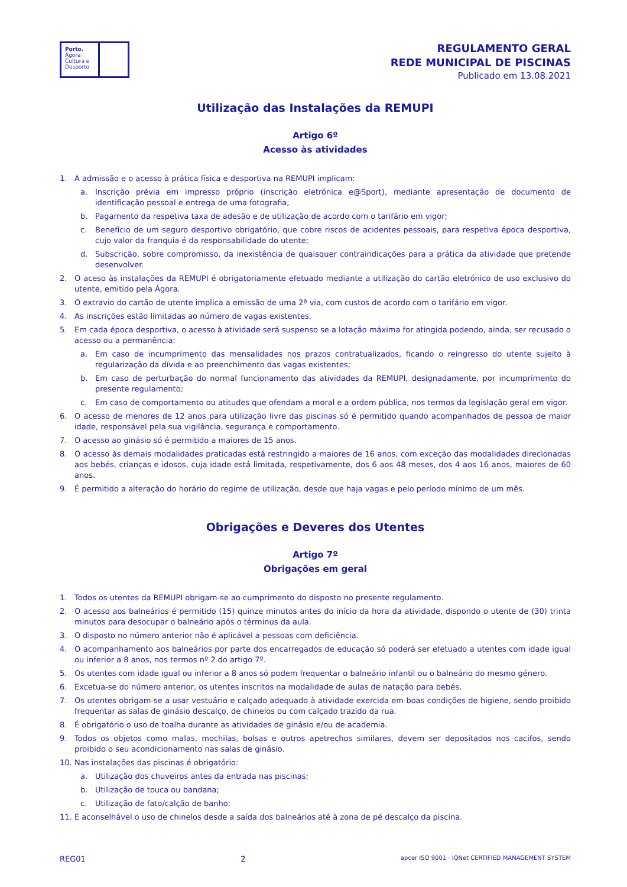Porto.
Ágora
Cultura e
Desporto
REGULAMENTO GERAL
REDE MUNICIPAL DE PISCINAS
Publicado em 13.08.2021
Utilização das Instalações da REMUPI
Artigo 6º
Acesso às atividades
1. A admissão e o acesso à prática física e desportiva na REMUPI implicam:
a. Inscrição prévia em impresso próprio (inscrição eletrónica e@Sport), mediante apresentação de documento de identificação pessoal e entrega de uma fotografia;
b. Pagamento da respetiva taxa de adesão e de utilização de acordo com o tarifário em vigor;
c. Benefício de um seguro desportivo obrigatório, que cobre riscos de acidentes pessoais, para respetiva época desportiva, cujo valor da franquia é da responsabilidade do utente;
d. Subscrição, sobre compromisso, da inexistência de quaisquer contraindicações para a prática da atividade que pretende desenvolver.
2. O aceso às instalações da REMUPI é obrigatoriamente efetuado mediante a utilização do cartão eletrónico de uso exclusivo do utente, emitido pela Ágora.
3. O extravio do cartão de utente implica a emissão de uma 2ª via, com custos de acordo com o tarifário em vigor.
4. As inscrições estão limitadas ao número de vagas existentes.
5. Em cada época desportiva, o acesso à atividade será suspenso se a lotação máxima for atingida podendo, ainda, ser recusado o acesso ou a permanência:
a. Em caso de incumprimento das mensalidades nos prazos contratualizados, ficando o reingresso do utente sujeito à regularização da dívida e ao preenchimento das vagas existentes;
b. Em caso de perturbação do normal funcionamento das atividades da REMUPI, designadamente, por incumprimento do presente regulamento;
c. Em caso de comportamento ou atitudes que ofendam a moral e a ordem pública, nos termos da legislação geral em vigor.
6. O acesso de menores de 12 anos para utilização livre das piscinas só é permitido quando acompanhados de pessoa de maior idade, responsável pela sua vigilância, segurança e comportamento.
7. O acesso ao ginásio só é permitido a maiores de 15 anos.
8. O acesso às demais modalidades praticadas está restringido a maiores de 16 anos, com exceção das modalidades direcionadas aos bebés, crianças e idosos, cuja idade está limitada, respetivamente, dos 6 aos 48 meses, dos 4 aos 16 anos, maiores de 60 anos.
9. É permitido a alteração do horário do regime de utilização, desde que haja vagas e pelo período mínimo de um mês.
Obrigações e Deveres dos Utentes
Artigo 7º
Obrigações em geral
1. Todos os utentes da REMUPI obrigam-se ao cumprimento do disposto no presente regulamento.
2. O acesso aos balneários é permitido (15) quinze minutos antes do início da hora da atividade, dispondo o utente de (30) trinta minutos para desocupar o balneário após o términus da aula.
3. O disposto no número anterior não é aplicável a pessoas com deficiência.
4. O acompanhamento aos balneários por parte dos encarregados de educação só poderá ser efetuado a utentes com idade igual ou inferior a 8 anos, nos termos nº 2 do artigo 7º.
5. Os utentes com idade igual ou inferior a 8 anos só podem frequentar o balneário infantil ou o balneário do mesmo género.
6. Excetua-se do número anterior, os utentes inscritos na modalidade de aulas de natação para bebés.
7. Os utentes obrigam-se a usar vestuário e calçado adequado à atividade exercida em boas condições de higiene, sendo proibido frequentar as salas de ginásio descalço, de chinelos ou com calçado trazido da rua.
8. É obrigatório o uso de toalha durante as atividades de ginásio e/ou de academia.
9. Todos os objetos como malas, mochilas, bolsas e outros apetrechos similares, devem ser depositados nos cacifos, sendo proibido o seu acondicionamento nas salas de ginásio.
10. Nas instalações das piscinas é obrigatório:
a. Utilização dos chuveiros antes da entrada nas piscinas;
b. Utilização de touca ou bandana;
c. Utilização de fato/calção de banho;
11. É aconselhável o uso de chinelos desde a saída dos balneários até à zona de pé descalço da piscina.
REG01 2 apcer ISO 9001 · IQNet CERTIFIED MANAGEMENT SYSTEM